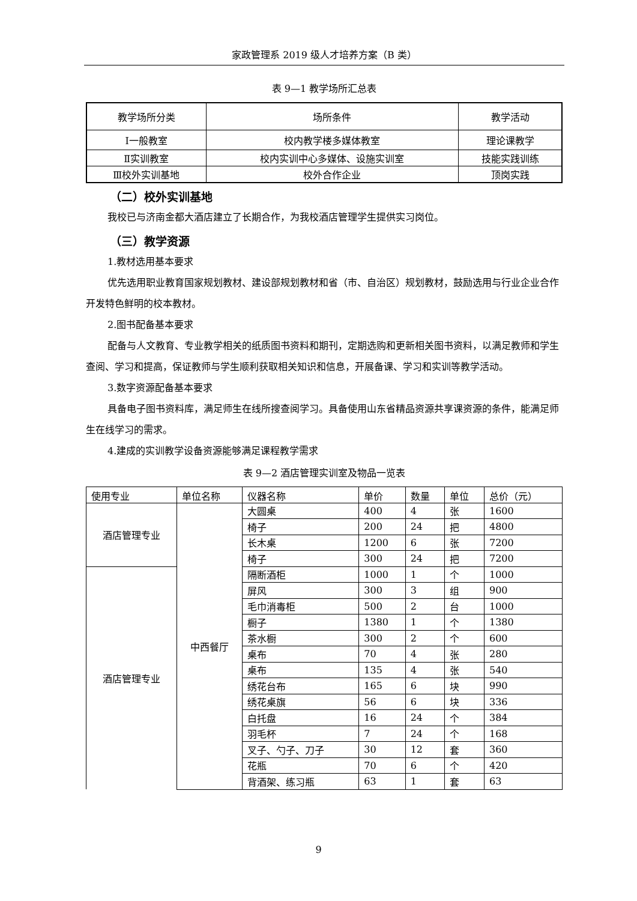家政管理系 2019 级人才培养方案（B 类）
表 9—1 教学场所汇总表
| 教学场所分类 | 场所条件 | 教学活动 |
| --- | --- | --- |
| Ⅰ一般教室 | 校内教学楼多媒体教室 | 理论课教学 |
| Ⅱ实训教室 | 校内实训中心多媒体、设施实训室 | 技能实践训练 |
| Ⅲ校外实训基地 | 校外合作企业 | 顶岗实践 |
（二）校外实训基地
我校已与济南金都大酒店建立了长期合作，为我校酒店管理学生提供实习岗位。
（三）教学资源
1.教材选用基本要求
优先选用职业教育国家规划教材、建设部规划教材和省（市、自治区）规划教材，鼓励选用与行业企业合作开发特色鲜明的校本教材。
2.图书配备基本要求
配备与人文教育、专业教学相关的纸质图书资料和期刊，定期选购和更新相关图书资料，以满足教师和学生查阅、学习和提高，保证教师与学生顺利获取相关知识和信息，开展备课、学习和实训等教学活动。
3.数字资源配备基本要求
具备电子图书资料库，满足师生在线所搜查阅学习。具备使用山东省精品资源共享课资源的条件，能满足师生在线学习的需求。
4.建成的实训教学设备资源能够满足课程教学需求
表 9—2 酒店管理实训室及物品一览表
| 使用专业 | 单位名称 | 仪器名称 | 单价 | 数量 | 单位 | 总价（元） |
| --- | --- | --- | --- | --- | --- | --- |
| 酒店管理专业 | 中西餐厅 | 大圆桌 | 400 | 4 | 张 | 1600 |
| | | 椅子 | 200 | 24 | 把 | 4800 |
| | | 长木桌 | 1200 | 6 | 张 | 7200 |
| | | 椅子 | 300 | 24 | 把 | 7200 |
| 酒店管理专业 | | 隔断酒柜 | 1000 | 1 | 个 | 1000 |
| | | 屏风 | 300 | 3 | 组 | 900 |
| | | 毛巾消毒柜 | 500 | 2 | 台 | 1000 |
| | | 橱子 | 1380 | 1 | 个 | 1380 |
| | | 茶水橱 | 300 | 2 | 个 | 600 |
| | | 桌布 | 70 | 4 | 张 | 280 |
| | | 桌布 | 135 | 4 | 张 | 540 |
| | | 绣花台布 | 165 | 6 | 块 | 990 |
| | | 绣花桌旗 | 56 | 6 | 块 | 336 |
| | | 白托盘 | 16 | 24 | 个 | 384 |
| | | 羽毛杯 | 7 | 24 | 个 | 168 |
| | | 叉子、勺子、刀子 | 30 | 12 | 套 | 360 |
| | | 花瓶 | 70 | 6 | 个 | 420 |
| | | 背酒架、练习瓶 | 63 | 1 | 套 | 63 |
9